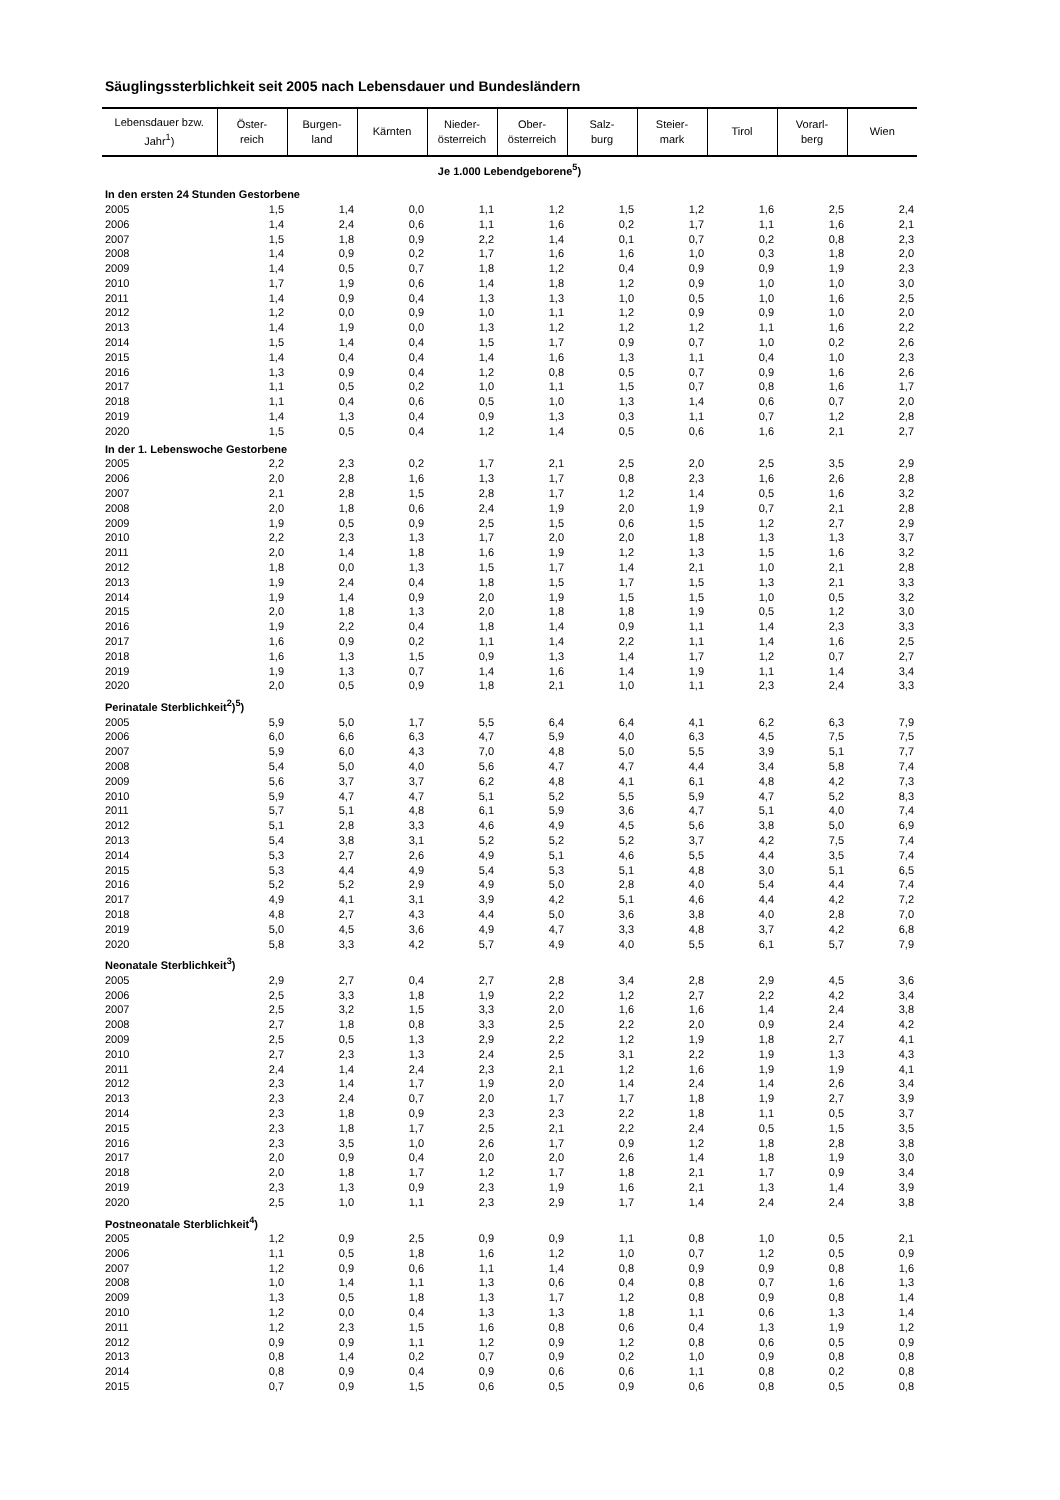Säuglingssterblichkeit seit 2005 nach Lebensdauer und Bundesländern
| Lebensdauer bzw. Jahr<sup>1</sup>) | Öster- reich | Burgen- land | Kärnten | Nieder- österreich | Ober- österreich | Salz- burg | Steier- mark | Tirol | Vorarl- berg | Wien |
| --- | --- | --- | --- | --- | --- | --- | --- | --- | --- | --- |
| Je 1.000 Lebendgeborene<sup>5</sup>) | | | | | | | | | | |
| In den ersten 24 Stunden Gestorbene | | | | | | | | | | |
| 2005 | 1,5 | 1,4 | 0,0 | 1,1 | 1,2 | 1,5 | 1,2 | 1,6 | 2,5 | 2,4 |
| 2006 | 1,4 | 2,4 | 0,6 | 1,1 | 1,6 | 0,2 | 1,7 | 1,1 | 1,6 | 2,1 |
| 2007 | 1,5 | 1,8 | 0,9 | 2,2 | 1,4 | 0,1 | 0,7 | 0,2 | 0,8 | 2,3 |
| 2008 | 1,4 | 0,9 | 0,2 | 1,7 | 1,6 | 1,6 | 1,0 | 0,3 | 1,8 | 2,0 |
| 2009 | 1,4 | 0,5 | 0,7 | 1,8 | 1,2 | 0,4 | 0,9 | 0,9 | 1,9 | 2,3 |
| 2010 | 1,7 | 1,9 | 0,6 | 1,4 | 1,8 | 1,2 | 0,9 | 1,0 | 1,0 | 3,0 |
| 2011 | 1,4 | 0,9 | 0,4 | 1,3 | 1,3 | 1,0 | 0,5 | 1,0 | 1,6 | 2,5 |
| 2012 | 1,2 | 0,0 | 0,9 | 1,0 | 1,1 | 1,2 | 0,9 | 0,9 | 1,0 | 2,0 |
| 2013 | 1,4 | 1,9 | 0,0 | 1,3 | 1,2 | 1,2 | 1,2 | 1,1 | 1,6 | 2,2 |
| 2014 | 1,5 | 1,4 | 0,4 | 1,5 | 1,7 | 0,9 | 0,7 | 1,0 | 0,2 | 2,6 |
| 2015 | 1,4 | 0,4 | 0,4 | 1,4 | 1,6 | 1,3 | 1,1 | 0,4 | 1,0 | 2,3 |
| 2016 | 1,3 | 0,9 | 0,4 | 1,2 | 0,8 | 0,5 | 0,7 | 0,9 | 1,6 | 2,6 |
| 2017 | 1,1 | 0,5 | 0,2 | 1,0 | 1,1 | 1,5 | 0,7 | 0,8 | 1,6 | 1,7 |
| 2018 | 1,1 | 0,4 | 0,6 | 0,5 | 1,0 | 1,3 | 1,4 | 0,6 | 0,7 | 2,0 |
| 2019 | 1,4 | 1,3 | 0,4 | 0,9 | 1,3 | 0,3 | 1,1 | 0,7 | 1,2 | 2,8 |
| 2020 | 1,5 | 0,5 | 0,4 | 1,2 | 1,4 | 0,5 | 0,6 | 1,6 | 2,1 | 2,7 |
| In der 1. Lebenswoche Gestorbene | | | | | | | | | | |
| 2005 | 2,2 | 2,3 | 0,2 | 1,7 | 2,1 | 2,5 | 2,0 | 2,5 | 3,5 | 2,9 |
| 2006 | 2,0 | 2,8 | 1,6 | 1,3 | 1,7 | 0,8 | 2,3 | 1,6 | 2,6 | 2,8 |
| 2007 | 2,1 | 2,8 | 1,5 | 2,8 | 1,7 | 1,2 | 1,4 | 0,5 | 1,6 | 3,2 |
| 2008 | 2,0 | 1,8 | 0,6 | 2,4 | 1,9 | 2,0 | 1,9 | 0,7 | 2,1 | 2,8 |
| 2009 | 1,9 | 0,5 | 0,9 | 2,5 | 1,5 | 0,6 | 1,5 | 1,2 | 2,7 | 2,9 |
| 2010 | 2,2 | 2,3 | 1,3 | 1,7 | 2,0 | 2,0 | 1,8 | 1,3 | 1,3 | 3,7 |
| 2011 | 2,0 | 1,4 | 1,8 | 1,6 | 1,9 | 1,2 | 1,3 | 1,5 | 1,6 | 3,2 |
| 2012 | 1,8 | 0,0 | 1,3 | 1,5 | 1,7 | 1,4 | 2,1 | 1,0 | 2,1 | 2,8 |
| 2013 | 1,9 | 2,4 | 0,4 | 1,8 | 1,5 | 1,7 | 1,5 | 1,3 | 2,1 | 3,3 |
| 2014 | 1,9 | 1,4 | 0,9 | 2,0 | 1,9 | 1,5 | 1,5 | 1,0 | 0,5 | 3,2 |
| 2015 | 2,0 | 1,8 | 1,3 | 2,0 | 1,8 | 1,8 | 1,9 | 0,5 | 1,2 | 3,0 |
| 2016 | 1,9 | 2,2 | 0,4 | 1,8 | 1,4 | 0,9 | 1,1 | 1,4 | 2,3 | 3,3 |
| 2017 | 1,6 | 0,9 | 0,2 | 1,1 | 1,4 | 2,2 | 1,1 | 1,4 | 1,6 | 2,5 |
| 2018 | 1,6 | 1,3 | 1,5 | 0,9 | 1,3 | 1,4 | 1,7 | 1,2 | 0,7 | 2,7 |
| 2019 | 1,9 | 1,3 | 0,7 | 1,4 | 1,6 | 1,4 | 1,9 | 1,1 | 1,4 | 3,4 |
| 2020 | 2,0 | 0,5 | 0,9 | 1,8 | 2,1 | 1,0 | 1,1 | 2,3 | 2,4 | 3,3 |
| Perinatale Sterblichkeit<sup>2</sup>)<sup>5</sup>) | | | | | | | | | | |
| 2005 | 5,9 | 5,0 | 1,7 | 5,5 | 6,4 | 6,4 | 4,1 | 6,2 | 6,3 | 7,9 |
| 2006 | 6,0 | 6,6 | 6,3 | 4,7 | 5,9 | 4,0 | 6,3 | 4,5 | 7,5 | 7,5 |
| 2007 | 5,9 | 6,0 | 4,3 | 7,0 | 4,8 | 5,0 | 5,5 | 3,9 | 5,1 | 7,7 |
| 2008 | 5,4 | 5,0 | 4,0 | 5,6 | 4,7 | 4,7 | 4,4 | 3,4 | 5,8 | 7,4 |
| 2009 | 5,6 | 3,7 | 3,7 | 6,2 | 4,8 | 4,1 | 6,1 | 4,8 | 4,2 | 7,3 |
| 2010 | 5,9 | 4,7 | 4,7 | 5,1 | 5,2 | 5,5 | 5,9 | 4,7 | 5,2 | 8,3 |
| 2011 | 5,7 | 5,1 | 4,8 | 6,1 | 5,9 | 3,6 | 4,7 | 5,1 | 4,0 | 7,4 |
| 2012 | 5,1 | 2,8 | 3,3 | 4,6 | 4,9 | 4,5 | 5,6 | 3,8 | 5,0 | 6,9 |
| 2013 | 5,4 | 3,8 | 3,1 | 5,2 | 5,2 | 5,2 | 3,7 | 4,2 | 7,5 | 7,4 |
| 2014 | 5,3 | 2,7 | 2,6 | 4,9 | 5,1 | 4,6 | 5,5 | 4,4 | 3,5 | 7,4 |
| 2015 | 5,3 | 4,4 | 4,9 | 5,4 | 5,3 | 5,1 | 4,8 | 3,0 | 5,1 | 6,5 |
| 2016 | 5,2 | 5,2 | 2,9 | 4,9 | 5,0 | 2,8 | 4,0 | 5,4 | 4,4 | 7,4 |
| 2017 | 4,9 | 4,1 | 3,1 | 3,9 | 4,2 | 5,1 | 4,6 | 4,4 | 4,2 | 7,2 |
| 2018 | 4,8 | 2,7 | 4,3 | 4,4 | 5,0 | 3,6 | 3,8 | 4,0 | 2,8 | 7,0 |
| 2019 | 5,0 | 4,5 | 3,6 | 4,9 | 4,7 | 3,3 | 4,8 | 3,7 | 4,2 | 6,8 |
| 2020 | 5,8 | 3,3 | 4,2 | 5,7 | 4,9 | 4,0 | 5,5 | 6,1 | 5,7 | 7,9 |
| Neonatale Sterblichkeit<sup>3</sup>) | | | | | | | | | | |
| 2005 | 2,9 | 2,7 | 0,4 | 2,7 | 2,8 | 3,4 | 2,8 | 2,9 | 4,5 | 3,6 |
| 2006 | 2,5 | 3,3 | 1,8 | 1,9 | 2,2 | 1,2 | 2,7 | 2,2 | 4,2 | 3,4 |
| 2007 | 2,5 | 3,2 | 1,5 | 3,3 | 2,0 | 1,6 | 1,6 | 1,4 | 2,4 | 3,8 |
| 2008 | 2,7 | 1,8 | 0,8 | 3,3 | 2,5 | 2,2 | 2,0 | 0,9 | 2,4 | 4,2 |
| 2009 | 2,5 | 0,5 | 1,3 | 2,9 | 2,2 | 1,2 | 1,9 | 1,8 | 2,7 | 4,1 |
| 2010 | 2,7 | 2,3 | 1,3 | 2,4 | 2,5 | 3,1 | 2,2 | 1,9 | 1,3 | 4,3 |
| 2011 | 2,4 | 1,4 | 2,4 | 2,3 | 2,1 | 1,2 | 1,6 | 1,9 | 1,9 | 4,1 |
| 2012 | 2,3 | 1,4 | 1,7 | 1,9 | 2,0 | 1,4 | 2,4 | 1,4 | 2,6 | 3,4 |
| 2013 | 2,3 | 2,4 | 0,7 | 2,0 | 1,7 | 1,7 | 1,8 | 1,9 | 2,7 | 3,9 |
| 2014 | 2,3 | 1,8 | 0,9 | 2,3 | 2,3 | 2,2 | 1,8 | 1,1 | 0,5 | 3,7 |
| 2015 | 2,3 | 1,8 | 1,7 | 2,5 | 2,1 | 2,2 | 2,4 | 0,5 | 1,5 | 3,5 |
| 2016 | 2,3 | 3,5 | 1,0 | 2,6 | 1,7 | 0,9 | 1,2 | 1,8 | 2,8 | 3,8 |
| 2017 | 2,0 | 0,9 | 0,4 | 2,0 | 2,0 | 2,6 | 1,4 | 1,8 | 1,9 | 3,0 |
| 2018 | 2,0 | 1,8 | 1,7 | 1,2 | 1,7 | 1,8 | 2,1 | 1,7 | 0,9 | 3,4 |
| 2019 | 2,3 | 1,3 | 0,9 | 2,3 | 1,9 | 1,6 | 2,1 | 1,3 | 1,4 | 3,9 |
| 2020 | 2,5 | 1,0 | 1,1 | 2,3 | 2,9 | 1,7 | 1,4 | 2,4 | 2,4 | 3,8 |
| Postneonatale Sterblichkeit<sup>4</sup>) | | | | | | | | | | |
| 2005 | 1,2 | 0,9 | 2,5 | 0,9 | 0,9 | 1,1 | 0,8 | 1,0 | 0,5 | 2,1 |
| 2006 | 1,1 | 0,5 | 1,8 | 1,6 | 1,2 | 1,0 | 0,7 | 1,2 | 0,5 | 0,9 |
| 2007 | 1,2 | 0,9 | 0,6 | 1,1 | 1,4 | 0,8 | 0,9 | 0,9 | 0,8 | 1,6 |
| 2008 | 1,0 | 1,4 | 1,1 | 1,3 | 0,6 | 0,4 | 0,8 | 0,7 | 1,6 | 1,3 |
| 2009 | 1,3 | 0,5 | 1,8 | 1,3 | 1,7 | 1,2 | 0,8 | 0,9 | 0,8 | 1,4 |
| 2010 | 1,2 | 0,0 | 0,4 | 1,3 | 1,3 | 1,8 | 1,1 | 0,6 | 1,3 | 1,4 |
| 2011 | 1,2 | 2,3 | 1,5 | 1,6 | 0,8 | 0,6 | 0,4 | 1,3 | 1,9 | 1,2 |
| 2012 | 0,9 | 0,9 | 1,1 | 1,2 | 0,9 | 1,2 | 0,8 | 0,6 | 0,5 | 0,9 |
| 2013 | 0,8 | 1,4 | 0,2 | 0,7 | 0,9 | 0,2 | 1,0 | 0,9 | 0,8 | 0,8 |
| 2014 | 0,8 | 0,9 | 0,4 | 0,9 | 0,6 | 0,6 | 1,1 | 0,8 | 0,2 | 0,8 |
| 2015 | 0,7 | 0,9 | 1,5 | 0,6 | 0,5 | 0,9 | 0,6 | 0,8 | 0,5 | 0,8 |